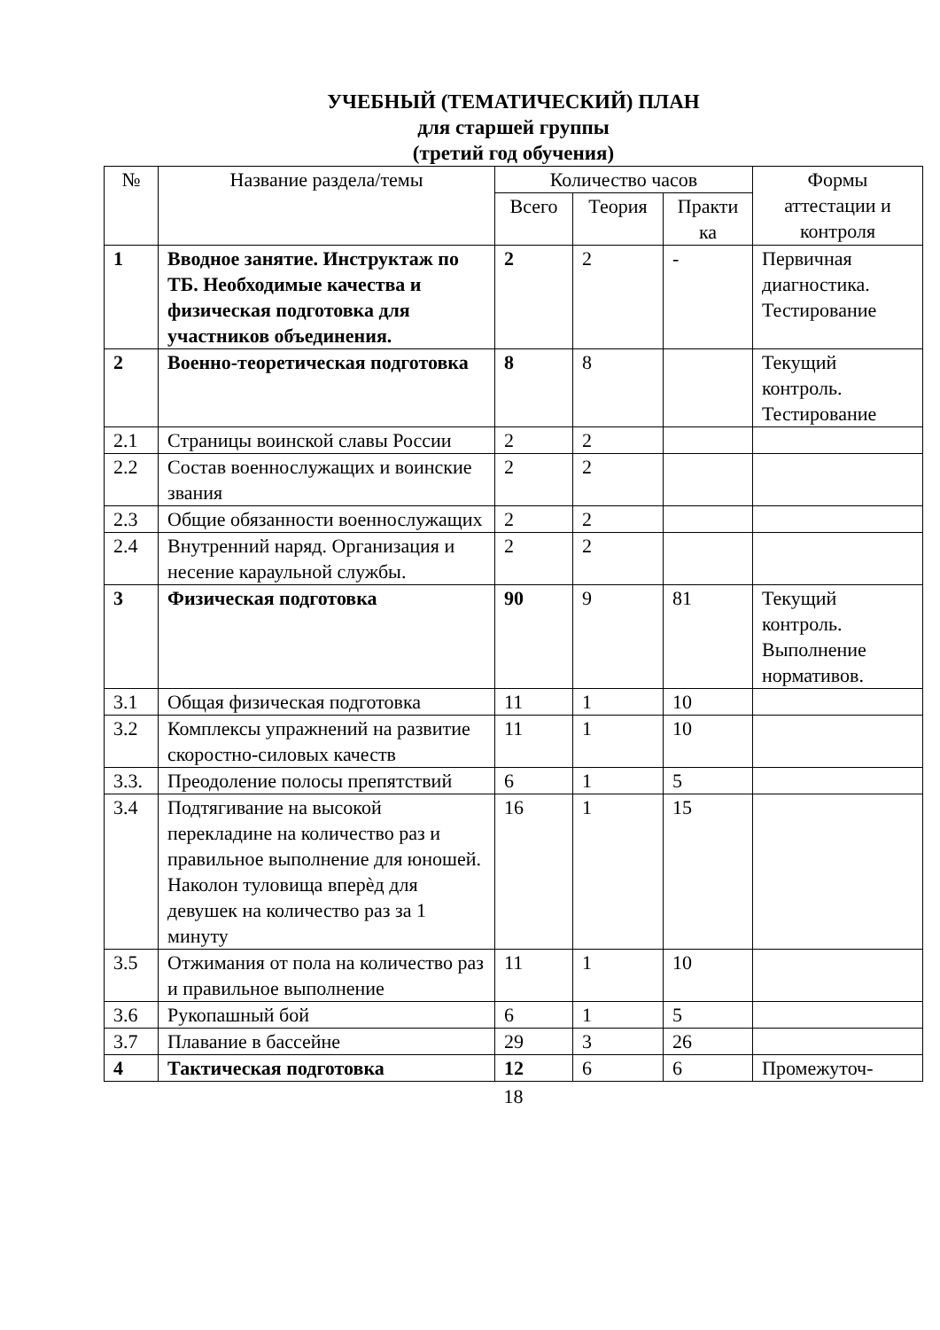УЧЕБНЫЙ (ТЕМАТИЧЕСКИЙ) ПЛАН
для старшей группы
(третий год обучения)
| № | Название раздела/темы | Количество часов | | | Формы аттестации и контроля |
| --- | --- | --- | --- | --- | --- |
| | | Всего | Теория | Практи ка | |
| 1 | Вводное занятие. Инструктаж по ТБ. Необходимые качества и физическая подготовка для участников объединения. | 2 | 2 | - | Первичная диагностика. Тестирование |
| 2 | Военно-теоретическая подготовка | 8 | 8 | | Текущий контроль. Тестирование |
| 2.1 | Страницы воинской славы России | 2 | 2 | | |
| 2.2 | Состав военнослужащих и воинские звания | 2 | 2 | | |
| 2.3 | Общие обязанности военнослужащих | 2 | 2 | | |
| 2.4 | Внутренний наряд. Организация и несение караульной службы. | 2 | 2 | | |
| 3 | Физическая подготовка | 90 | 9 | 81 | Текущий контроль. Выполнение нормативов. |
| 3.1 | Общая физическая подготовка | 11 | 1 | 10 | |
| 3.2 | Комплексы упражнений на развитие скоростно-силовых качеств | 11 | 1 | 10 | |
| 3.3. | Преодоление полосы препятствий | 6 | 1 | 5 | |
| 3.4 | Подтягивание на высокой перекладине на количество раз и правильное выполнение для юношей. Наколон туловища вперѐд для девушек на количество раз за 1 минуту | 16 | 1 | 15 | |
| 3.5 | Отжимания от пола на количество раз и правильное выполнение | 11 | 1 | 10 | |
| 3.6 | Рукопашный бой | 6 | 1 | 5 | |
| 3.7 | Плавание в бассейне | 29 | 3 | 26 | |
| 4 | Тактическая подготовка | 12 | 6 | 6 | Промежуточ- |
18